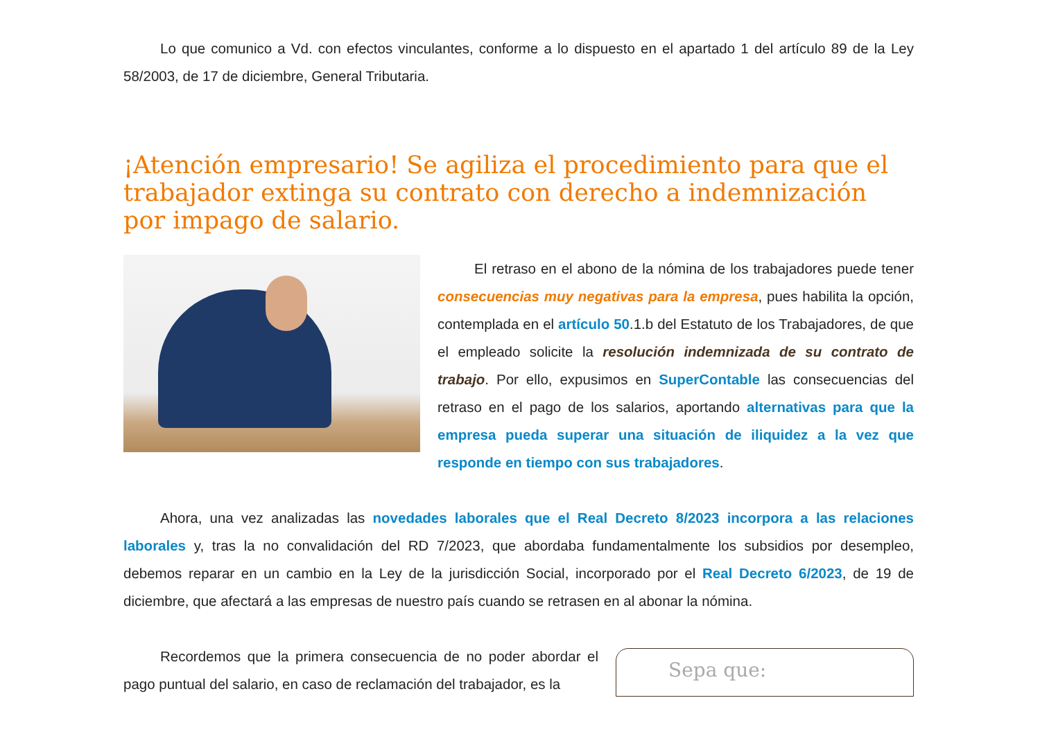Lo que comunico a Vd. con efectos vinculantes, conforme a lo dispuesto en el apartado 1 del artículo 89 de la Ley 58/2003, de 17 de diciembre, General Tributaria.
¡Atención empresario! Se agiliza el procedimiento para que el trabajador extinga su contrato con derecho a indemnización por impago de salario.
El retraso en el abono de la nómina de los trabajadores puede tener consecuencias muy negativas para la empresa, pues habilita la opción, contemplada en el artículo 50.1.b del Estatuto de los Trabajadores, de que el empleado solicite la resolución indemnizada de su contrato de trabajo. Por ello, expusimos en SuperContable las consecuencias del retraso en el pago de los salarios, aportando alternativas para que la empresa pueda superar una situación de iliquidez a la vez que responde en tiempo con sus trabajadores.
Ahora, una vez analizadas las novedades laborales que el Real Decreto 8/2023 incorpora a las relaciones laborales y, tras la no convalidación del RD 7/2023, que abordaba fundamentalmente los subsidios por desempleo, debemos reparar en un cambio en la Ley de la jurisdicción Social, incorporado por el Real Decreto 6/2023, de 19 de diciembre, que afectará a las empresas de nuestro país cuando se retrasen en al abonar la nómina.
Recordemos que la primera consecuencia de no poder abordar el pago puntual del salario, en caso de reclamación del trabajador, es la
Sepa que: